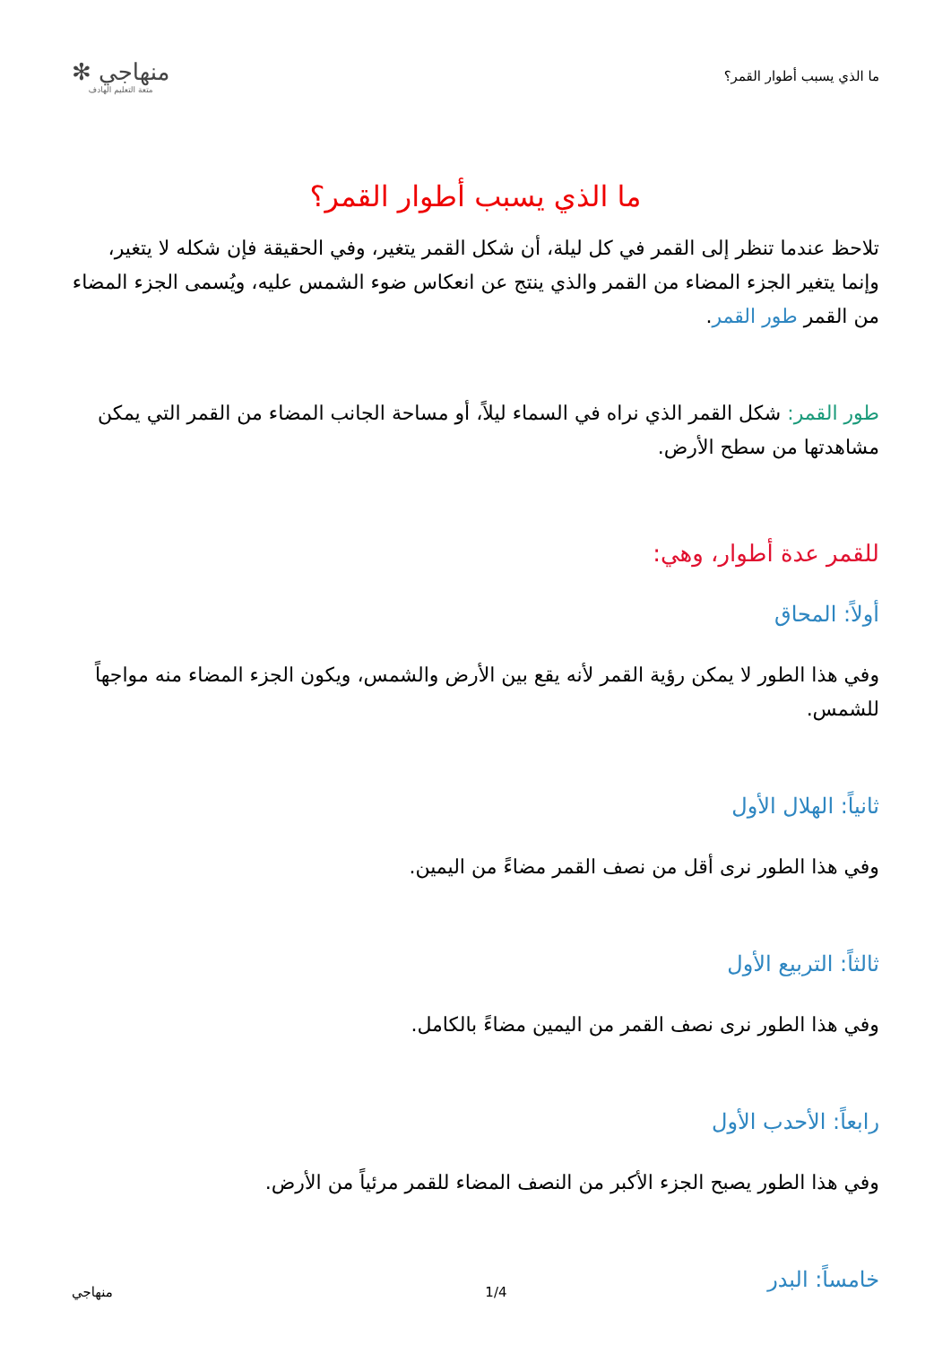ما الذي يسبب أطوار القمر؟
منهاجي ✻
متعة التعليم الهادف
ما الذي يسبب أطوار القمر؟
تلاحظ عندما تنظر إلى القمر في كل ليلة، أن شكل القمر يتغير، وفي الحقيقة فإن شكله لا يتغير، وإنما يتغير الجزء المضاء من القمر والذي ينتج عن انعكاس ضوء الشمس عليه، ويُسمى الجزء المضاء من القمر طور القمر.
طور القمر: شكل القمر الذي نراه في السماء ليلاً، أو مساحة الجانب المضاء من القمر التي يمكن مشاهدتها من سطح الأرض.
للقمر عدة أطوار، وهي:
أولاً: المحاق
وفي هذا الطور لا يمكن رؤية القمر لأنه يقع بين الأرض والشمس، ويكون الجزء المضاء منه مواجهاً للشمس.
ثانياً: الهلال الأول
وفي هذا الطور نرى أقل من نصف القمر مضاءً من اليمين.
ثالثاً: التربيع الأول
وفي هذا الطور نرى نصف القمر من اليمين مضاءً بالكامل.
رابعاً: الأحدب الأول
وفي هذا الطور يصبح الجزء الأكبر من النصف المضاء للقمر مرئياً من الأرض.
خامساً: البدر
منهاجي 1/4